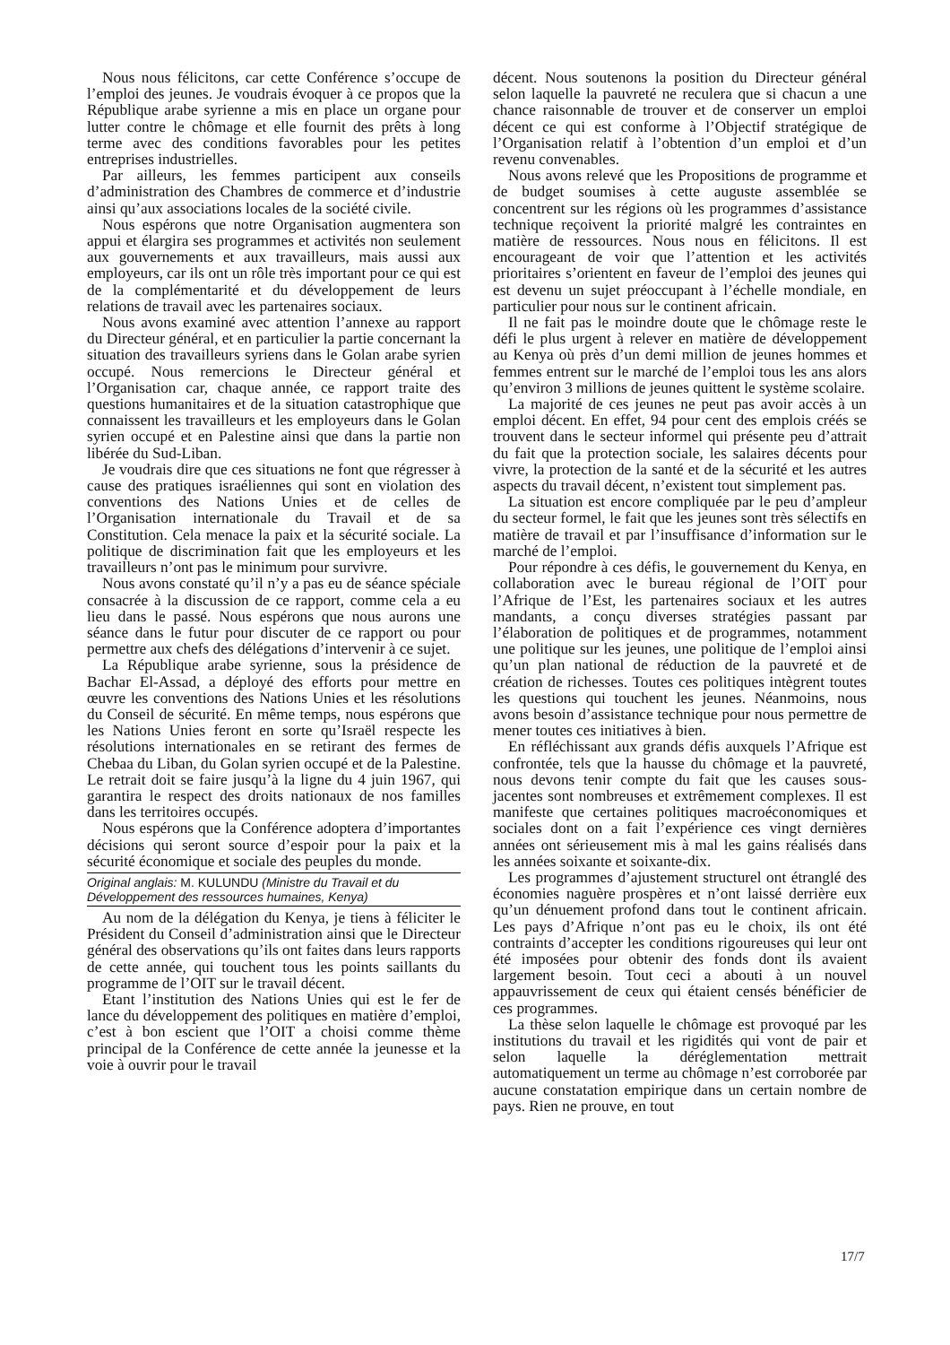Nous nous félicitons, car cette Conférence s’occupe de l’emploi des jeunes. Je voudrais évoquer à ce propos que la République arabe syrienne a mis en place un organe pour lutter contre le chômage et elle fournit des prêts à long terme avec des conditions favorables pour les petites entreprises industrielles.
Par ailleurs, les femmes participent aux conseils d’administration des Chambres de commerce et d’industrie ainsi qu’aux associations locales de la société civile.
Nous espérons que notre Organisation augmentera son appui et élargira ses programmes et activités non seulement aux gouvernements et aux travailleurs, mais aussi aux employeurs, car ils ont un rôle très important pour ce qui est de la complémentarité et du développement de leurs relations de travail avec les partenaires sociaux.
Nous avons examiné avec attention l’annexe au rapport du Directeur général, et en particulier la partie concernant la situation des travailleurs syriens dans le Golan arabe syrien occupé. Nous remercions le Directeur général et l’Organisation car, chaque année, ce rapport traite des questions humanitaires et de la situation catastrophique que connaissent les travailleurs et les employeurs dans le Golan syrien occupé et en Palestine ainsi que dans la partie non libérée du Sud-Liban.
Je voudrais dire que ces situations ne font que régresser à cause des pratiques israéliennes qui sont en violation des conventions des Nations Unies et de celles de l’Organisation internationale du Travail et de sa Constitution. Cela menace la paix et la sécurité sociale. La politique de discrimination fait que les employeurs et les travailleurs n’ont pas le minimum pour survivre.
Nous avons constaté qu’il n’y a pas eu de séance spéciale consacrée à la discussion de ce rapport, comme cela a eu lieu dans le passé. Nous espérons que nous aurons une séance dans le futur pour discuter de ce rapport ou pour permettre aux chefs des délégations d’intervenir à ce sujet.
La République arabe syrienne, sous la présidence de Bachar El-Assad, a déployé des efforts pour mettre en œuvre les conventions des Nations Unies et les résolutions du Conseil de sécurité. En même temps, nous espérons que les Nations Unies feront en sorte qu’Israël respecte les résolutions internationales en se retirant des fermes de Chebaa du Liban, du Golan syrien occupé et de la Palestine. Le retrait doit se faire jusqu’à la ligne du 4 juin 1967, qui garantira le respect des droits nationaux de nos familles dans les territoires occupés.
Nous espérons que la Conférence adoptera d’importantes décisions qui seront source d’espoir pour la paix et la sécurité économique et sociale des peuples du monde.
Original anglais: M. KULUNDU (Ministre du Travail et du Développement des ressources humaines, Kenya)
Au nom de la délégation du Kenya, je tiens à féliciter le Président du Conseil d’administration ainsi que le Directeur général des observations qu’ils ont faites dans leurs rapports de cette année, qui touchent tous les points saillants du programme de l’OIT sur le travail décent.
Etant l’institution des Nations Unies qui est le fer de lance du développement des politiques en matière d’emploi, c’est à bon escient que l’OIT a choisi comme thème principal de la Conférence de cette année la jeunesse et la voie à ouvrir pour le travail
décent. Nous soutenons la position du Directeur général selon laquelle la pauvreté ne reculera que si chacun a une chance raisonnable de trouver et de conserver un emploi décent ce qui est conforme à l’Objectif stratégique de l’Organisation relatif à l’obtention d’un emploi et d’un revenu convenables.
Nous avons relevé que les Propositions de programme et de budget soumises à cette auguste assemblée se concentrent sur les régions où les programmes d’assistance technique reçoivent la priorité malgré les contraintes en matière de ressources. Nous nous en félicitons. Il est encourageant de voir que l’attention et les activités prioritaires s’orientent en faveur de l’emploi des jeunes qui est devenu un sujet préoccupant à l’échelle mondiale, en particulier pour nous sur le continent africain.
Il ne fait pas le moindre doute que le chômage reste le défi le plus urgent à relever en matière de développement au Kenya où près d’un demi million de jeunes hommes et femmes entrent sur le marché de l’emploi tous les ans alors qu’environ 3 millions de jeunes quittent le système scolaire.
La majorité de ces jeunes ne peut pas avoir accès à un emploi décent. En effet, 94 pour cent des emplois créés se trouvent dans le secteur informel qui présente peu d’attrait du fait que la protection sociale, les salaires décents pour vivre, la protection de la santé et de la sécurité et les autres aspects du travail décent, n’existent tout simplement pas.
La situation est encore compliquée par le peu d’ampleur du secteur formel, le fait que les jeunes sont très sélectifs en matière de travail et par l’insuffisance d’information sur le marché de l’emploi.
Pour répondre à ces défis, le gouvernement du Kenya, en collaboration avec le bureau régional de l’OIT pour l’Afrique de l’Est, les partenaires sociaux et les autres mandants, a conçu diverses stratégies passant par l’élaboration de politiques et de programmes, notamment une politique sur les jeunes, une politique de l’emploi ainsi qu’un plan national de réduction de la pauvreté et de création de richesses. Toutes ces politiques intègrent toutes les questions qui touchent les jeunes. Néanmoins, nous avons besoin d’assistance technique pour nous permettre de mener toutes ces initiatives à bien.
En réfléchissant aux grands défis auxquels l’Afrique est confrontée, tels que la hausse du chômage et la pauvreté, nous devons tenir compte du fait que les causes sous-jacentes sont nombreuses et extrêmement complexes. Il est manifeste que certaines politiques macroéconomiques et sociales dont on a fait l’expérience ces vingt dernières années ont sérieusement mis à mal les gains réalisés dans les années soixante et soixante-dix.
Les programmes d’ajustement structurel ont étranglé des économies naguère prospères et n’ont laissé derrière eux qu’un dénuement profond dans tout le continent africain. Les pays d’Afrique n’ont pas eu le choix, ils ont été contraints d’accepter les conditions rigoureuses qui leur ont été imposées pour obtenir des fonds dont ils avaient largement besoin. Tout ceci a abouti à un nouvel appauvrissement de ceux qui étaient censés bénéficier de ces programmes.
La thèse selon laquelle le chômage est provoqué par les institutions du travail et les rigidités qui vont de pair et selon laquelle la déréglementation mettrait automatiquement un terme au chômage n’est corroborée par aucune constatation empirique dans un certain nombre de pays. Rien ne prouve, en tout
17/7